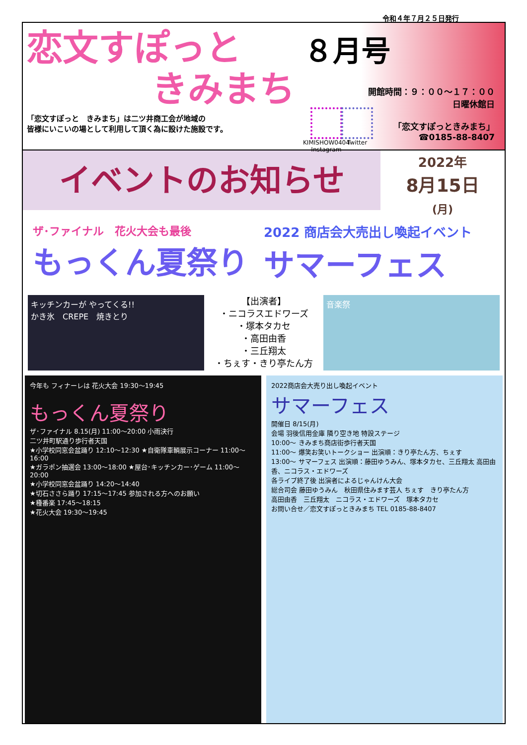令和４年７月２５日発行
恋文すぽっと
きみまち
「恋文すぽっと　きみまち」は二ツ井商工会が地域の
皆様にいこいの場として利用して頂く為に設けた施設です。
８月号
開館時間：９：００～１７：００
日曜休館日
「恋文すぽっときみまち」
☎0185-88-8407
KIMISHOW0404
Instagram
Twitter
イベントのお知らせ
2022年
8月15日
(月)
ザ･ファイナル　花火大会も最後
もっくん夏祭り
2022 商店会大売出し喚起イベント
サマーフェス
キッチンカーが やってくる!!
かき氷　CREPE　焼きとり
【出演者】
・ニコラスエドワーズ
・塚本タカセ
・高田由香
・三丘翔太
・ちぇす・きり亭たん方
音楽祭
今年も フィナーレは 花火大会 19:30～19:45
もっくん夏祭り
ザ･ファイナル 8.15(月) 11:00～20:00 小雨決行
二ツ井町駅通り歩行者天国
★小学校同窓会盆踊り 12:10～12:30 ★自衛隊車輌展示コーナー 11:00～16:00
★ガラポン抽選会 13:00～18:00 ★屋台･キッチンカー･ゲーム 11:00～20:00
★小学校同窓会盆踊り 14:20～14:40
★切石ささら踊り 17:15～17:45 参加される方へのお願い
★種番楽 17:45～18:15
★花火大会 19:30～19:45
2022商店会大売り出し喚起イベント
サマーフェス
開催日 8/15(月)
会場 羽後信用金庫 隣り空き地 特設ステージ
10:00～ きみまち商店街歩行者天国
11:00～ 爆笑お笑いトークショー 出演順：きり亭たん方、ちぇす
13:00～ サマーフェス 出演順：藤田ゆうみん、塚本タカセ、三丘翔太 高田由香、ニコラス・エドワーズ
各ライブ終了後 出演者によるじゃんけん大会
総合司会 藤田ゆうみん　秋田県住みます芸人 ちぇす　きり亭たん方
高田由香　三丘翔太　ニコラス・エドワーズ　塚本タカセ
お問い合せ／恋文すぽっときみまち TEL 0185-88-8407